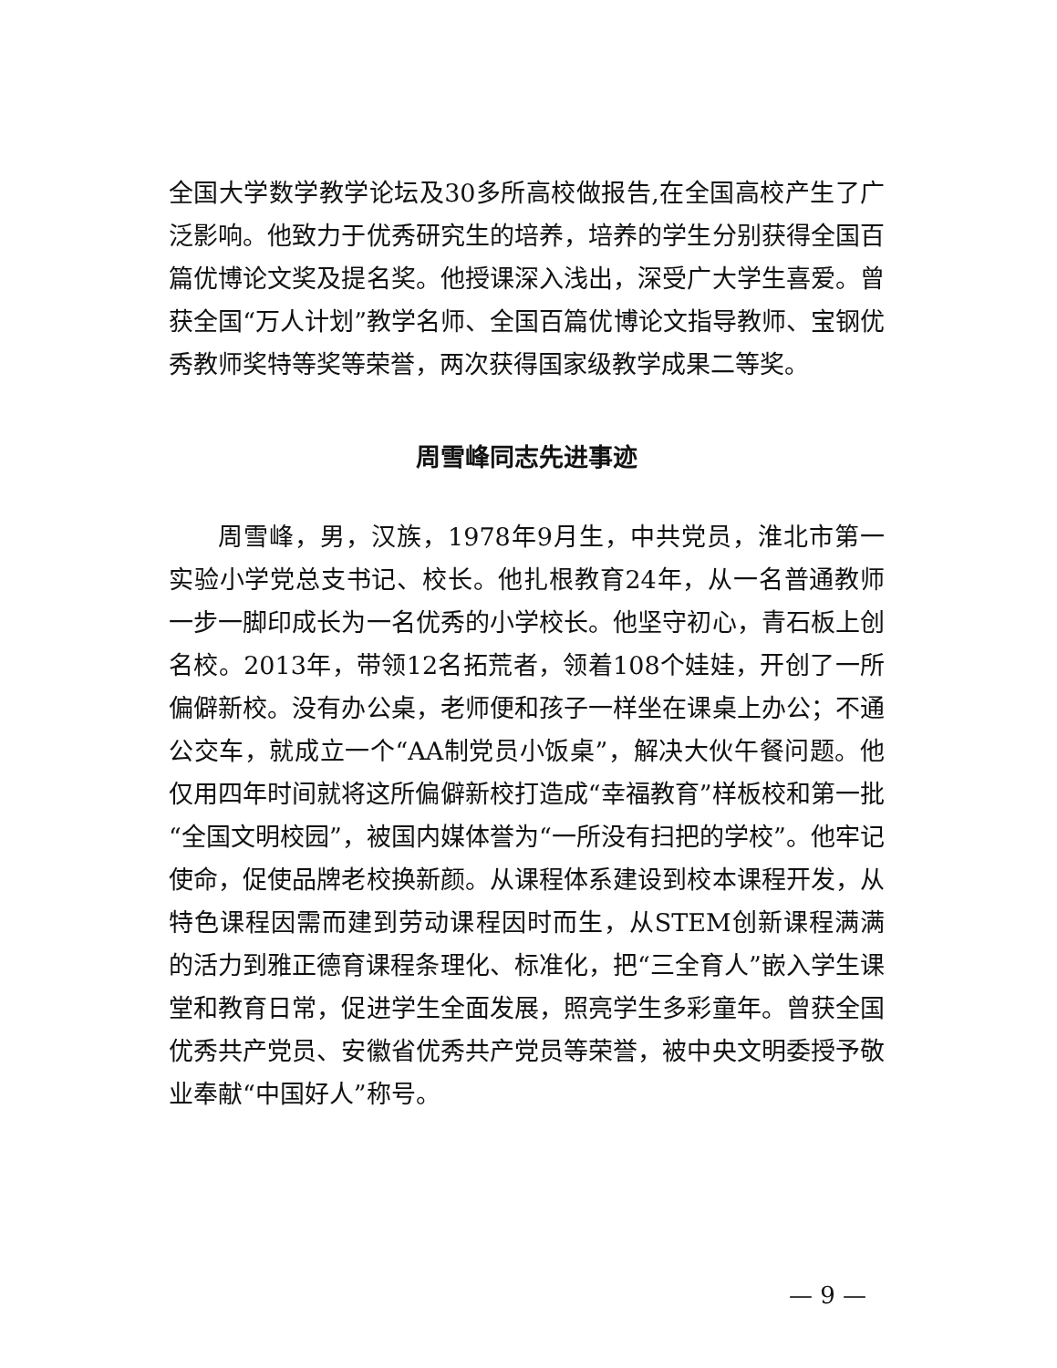全国大学数学教学论坛及30多所高校做报告,在全国高校产生了广泛影响。他致力于优秀研究生的培养，培养的学生分别获得全国百篇优博论文奖及提名奖。他授课深入浅出，深受广大学生喜爱。曾获全国“万人计划”教学名师、全国百篇优博论文指导教师、宝钢优秀教师奖特等奖等荣誉，两次获得国家级教学成果二等奖。
周雪峰同志先进事迹
周雪峰，男，汉族，1978年9月生，中共党员，淮北市第一实验小学党总支书记、校长。他扎根教育24年，从一名普通教师一步一脚印成长为一名优秀的小学校长。他坚守初心，青石板上创名校。2013年，带领12名拓荒者，领着108个娃娃，开创了一所偏僻新校。没有办公桌，老师便和孩子一样坐在课桌上办公；不通公交车，就成立一个“AA制党员小饭桌”，解决大伙午餐问题。他仅用四年时间就将这所偏僻新校打造成“幸福教育”样板校和第一批“全国文明校园”，被国内媒体誉为“一所没有扫把的学校”。他牢记使命，促使品牌老校换新颜。从课程体系建设到校本课程开发，从特色课程因需而建到劳动课程因时而生，从STEM创新课程满满的活力到雅正德育课程条理化、标准化，把“三全育人”嵌入学生课堂和教育日常，促进学生全面发展，照亮学生多彩童年。曾获全国优秀共产党员、安徽省优秀共产党员等荣誉，被中央文明委授予敬业奉献“中国好人”称号。
— 9 —